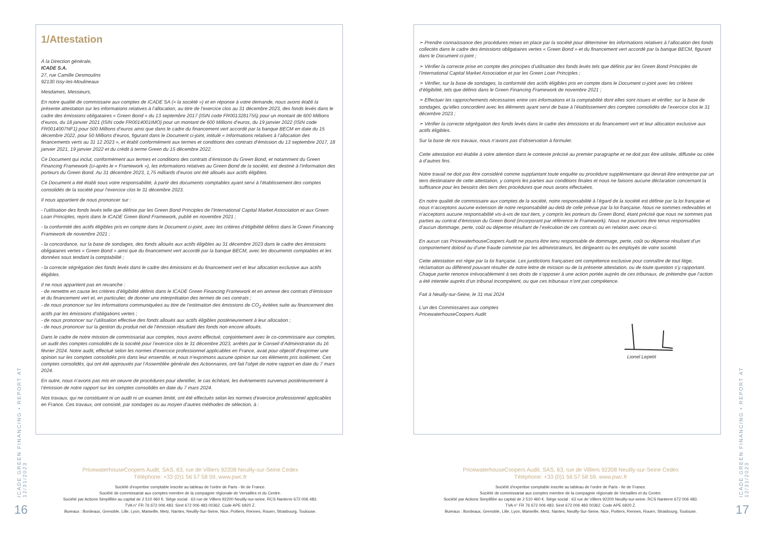1/Attestation
À la Direction générale,
ICADE S.A.
27, rue Camille Desmoulins
92130 Issy-les-Moulineaux
Mesdames, Messieurs,
En notre qualité de commissaire aux comptes de ICADE SA (« la société ») et en réponse à votre demande, nous avons établi la présente attestation sur les informations relatives à l’allocation, au titre de l’exercice clos au 31 décembre 2023, des fonds levés dans le cadre des émissions obligataires « Green Bond » du 13 septembre 2017 (ISIN code FR0013281755) pour un montant de 600 Millions d’euros, du 18 janvier 2021 (ISIN code FR0014001IMO) pour un montant de 600 Millions d’euros, du 19 janvier 2022 (ISIN code FR0014007NF1) pour 500 Millions d’euros ainsi que dans le cadre du financement vert accordé par la banque BECM en date du 15 décembre 2022, pour 50 Millions d’euros, figurant dans le Document ci-joint, intitulé « Informations relatives à l’allocation des financements verts au 31 12 2023 », et établi conformément aux termes et conditions des contrats d’émission du 13 septembre 2017, 18 janvier 2021, 19 janvier 2022 et du crédit à terme Green du 15 décembre 2022.
Ce Document qui inclut, conformément aux termes et conditions des contrats d’émission du Green Bond, et notamment du Green Financing Framework (ci-après le « Framework »), les informations relatives au Green Bond de la société, est destiné à l’information des porteurs du Green Bond. Au 31 décembre 2023, 1,75 milliards d’euros ont été alloués aux actifs éligibles.
Ce Document a été établi sous votre responsabilité, à partir des documents comptables ayant servi à l’établissement des comptes consolidés de la société pour l’exercice clos le 31 décembre 2023.
Il nous appartient de nous prononcer sur :
- l’utilisation des fonds levés telle que définie par les Green Bond Principles de l’International Capital Market Association et aux Green Loan Principles, repris dans le ICADE Green Bond Framework, publié en novembre 2021 ;
- la conformité des actifs éligibles pris en compte dans le Document ci-joint, avec les critères d’éligibilité définis dans le Green Financing Framework de novembre 2021 ;
- la concordance, sur la base de sondages, des fonds alloués aux actifs éligibles au 31 décembre 2023 dans le cadre des émissions obligataires vertes « Green Bond » ainsi que du financement vert accordé par la banque BECM, avec les documents comptables et les données sous tendant la comptabilité ;
- la correcte ségrégation des fonds levés dans le cadre des émissions et du financement vert et leur allocation exclusive aux actifs éligibles.
Il ne nous appartient pas en revanche :
- de remettre en cause les critères d’éligibilité définis dans le ICADE Green Financing Framework et en annexe des contrats d’émission et du financement vert et, en particulier, de donner une interprétation des termes de ces contrats ;
- de nous prononcer sur les informations communiquées au titre de l’estimation des émissions de CO<sub>2</sub> évitées suite au financement des actifs par les émissions d’obligations vertes ;
- de nous prononcer sur l’utilisation effective des fonds alloués aux actifs éligibles postérieurement à leur allocation ;
- de nous prononcer sur la gestion du produit net de l’émission résultant des fonds non encore alloués.
Dans le cadre de notre mission de commissariat aux comptes, nous avons effectué, conjointement avec le co-commissaire aux comptes, un audit des comptes consolidés de la société pour l’exercice clos le 31 décembre 2023, arrêtés par le Conseil d’Administration du 16 février 2024. Notre audit, effectué selon les normes d’exercice professionnel applicables en France, avait pour objectif d’exprimer une opinion sur les comptes consolidés pris dans leur ensemble, et nous n’exprimons aucune opinion sur ces éléments pris isolément. Ces comptes consolidés, qui ont été approuvés par l’Assemblée générale des Actionnaires, ont fait l’objet de notre rapport en date du 7 mars 2024.
En outre, nous n’avons pas mis en oeuvre de procédures pour identifier, le cas échéant, les événements survenus postérieurement à l’émission de notre rapport sur les comptes consolidés en date du 7 mars 2024.
Nos travaux, qui ne constituent ni un audit ni un examen limité, ont été effectués selon les normes d’exercice professionnel applicables en France. Ces travaux, ont consisté, par sondages ou au moyen d’autres méthodes de sélection, à :
ICADE GREEN FINANCING • REPORT AT 12/31/2023
16
PricewaterhouseCoopers Audit, SAS, 63, rue de Villiers 92208 Neuilly-sur-Seine Cedex
Téléphone: +33 (0)1 56 57 58 59, www.pwc.fr
Société d’expertise comptable inscrite au tableau de l’ordre de Paris - Ile de France.
Société de commissariat aux comptes membre de la compagnie régionale de Versailles et du Centre.
Société par Actions Simplifiée au capital de 2 510 460 €. Siège social : 63 rue de Villiers 92200 Neuilly-sur-seine. RCS Nanterre 672 006 483.
TVA n° FR 76 672 006 483. Siret 672 006 483 00362. Code APE 6920 Z.
Bureaux : Bordeaux, Grenoble, Lille, Lyon, Marseille, Metz, Nantes, Neuilly-Sur-Seine, Nice, Poitiers, Rennes, Rouen, Strasbourg, Toulouse.
➣ Prendre connaissance des procédures mises en place par la société pour déterminer les informations relatives à l’allocation des fonds collectés dans le cadre des émissions obligataires vertes « Green Bond » et du financement vert accordé par la banque BECM, figurant dans le Document ci-joint ;
➣ Vérifier la correcte prise en compte des principes d’utilisation des fonds levés tels que définis par les Green Bond Principles de l’International Capital Market Association et par les Green Loan Principles ;
➣ Vérifier, sur la base de sondages, la conformité des actifs éligibles pris en compte dans le Document ci-joint avec les critères d’éligibilité, tels que définis dans le Green Financing Framework de novembre 2021 ;
➣ Effectuer les rapprochements nécessaires entre ces informations et la comptabilité dont elles sont issues et vérifier, sur la base de sondages, qu’elles concordent avec les éléments ayant servi de base à l’établissement des comptes consolidés de l’exercice clos le 31 décembre 2023 ;
➣ Vérifier la correcte ségrégation des fonds levés dans le cadre des émissions et du financement vert et leur allocation exclusive aux actifs éligibles.
Sur la base de nos travaux, nous n’avons pas d’observation à formuler.
Cette attestation est établie à votre attention dans le contexte précisé au premier paragraphe et ne doit pas être utilisée, diffusée ou citée à d’autres fins.
Notre travail ne doit pas être considéré comme supplantant toute enquête ou procédure supplémentaire qui devrait être entreprise par un tiers destinataire de cette attestation, y compris les parties aux conditions finales et nous ne faisons aucune déclaration concernant la suffisance pour les besoins des tiers des procédures que nous avons effectuées.
En notre qualité de commissaire aux comptes de la société, notre responsabilité à l’égard de la société est définie par la loi française et nous n’acceptons aucune extension de notre responsabilité au-delà de celle prévue par la loi française. Nous ne sommes redevables et n’acceptons aucune responsabilité vis-à-vis de tout tiers, y compris les porteurs du Green Bond, étant précisé que nous ne sommes pas parties au contrat d’émission du Green Bond (incorporant par référence le Framework). Nous ne pourrons être tenus responsables d’aucun dommage, perte, coût ou dépense résultant de l’exécution de ces contrats ou en relation avec ceux-ci.
En aucun cas PricewaterhouseCoopers Audit ne pourra être tenu responsable de dommage, perte, coût ou dépense résultant d’un comportement dolosif ou d’une fraude commise par les administrateurs, les dirigeants ou les employés de votre société.
Cette attestation est régie par la loi française. Les juridictions françaises ont compétence exclusive pour connaître de tout litige, réclamation ou différend pouvant résulter de notre lettre de mission ou de la présente attestation, ou de toute question s’y rapportant. Chaque partie renonce irrévocablement à ses droits de s’opposer à une action portée auprès de ces tribunaux, de prétendre que l’action a été intentée auprès d’un tribunal incompétent, ou que ces tribunaux n’ont pas compétence.
Fait à Neuilly-sur-Seine, le 31 mai 2024
L’un des Commissaires aux comptes
PricewaterhouseCoopers Audit
Lionel Lepetit
ICADE GREEN FINANCING • REPORT AT 12/31/2023
17
PricewaterhouseCoopers Audit, SAS, 63, rue de Villiers 92208 Neuilly-sur-Seine Cedex
Téléphone: +33 (0)1 56 57 58 59, www.pwc.fr
Société d’expertise comptable inscrite au tableau de l’ordre de Paris - Ile de France.
Société de commissariat aux comptes membre de la compagnie régionale de Versailles et du Centre.
Société par Actions Simplifiée au capital de 2 510 460 €. Siège social : 63 rue de Villiers 92200 Neuilly-sur-seine. RCS Nanterre 672 006 483.
TVA n° FR 76 672 006 483. Siret 672 006 483 00362. Code APE 6920 Z.
Bureaux : Bordeaux, Grenoble, Lille, Lyon, Marseille, Metz, Nantes, Neuilly-Sur-Seine, Nice, Poitiers, Rennes, Rouen, Strasbourg, Toulouse.